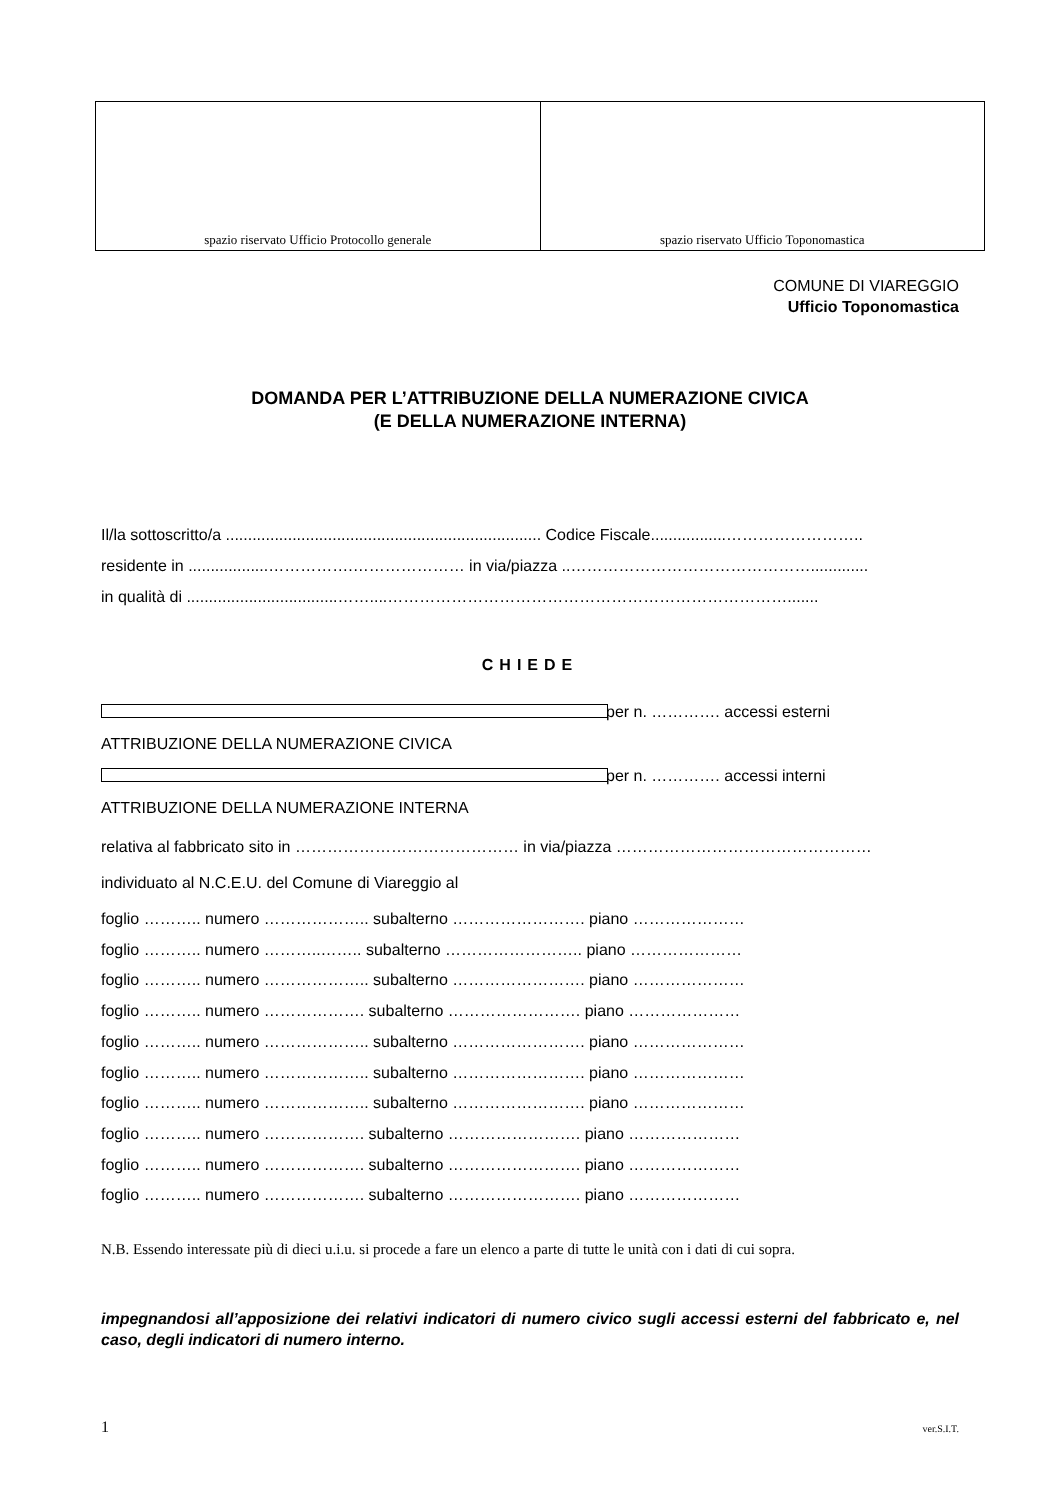| spazio riservato Ufficio Protocollo generale | spazio riservato Ufficio Toponomastica |
COMUNE DI VIAREGGIO
Ufficio Toponomastica
DOMANDA PER L’ATTRIBUZIONE DELLA NUMERAZIONE CIVICA
(E DELLA NUMERAZIONE INTERNA)
Il/la sottoscritto/a ....................................................................... Codice Fiscale.................……………………..
residente in ..................…………….………………… in via/piazza ..……………………………………….............
in qualità di ..................................……....………………………………………………………………….......
CHIEDE
ATTRIBUZIONE DELLA NUMERAZIONE CIVICA per n. …………. accessi esterni
ATTRIBUZIONE DELLA NUMERAZIONE INTERNA per n. …………. accessi interni
relativa al fabbricato sito in …………………………………… in via/piazza …………………………………………
individuato al N.C.E.U. del Comune di Viareggio al
foglio ……….. numero ……………….. subalterno ……………………. piano …………………
foglio ……….. numero ………..…….. subalterno …………………….. piano …………………
foglio ……….. numero ……………….. subalterno ……………………. piano …………………
foglio ……….. numero ………………. subalterno ……………………. piano …………………
foglio ……….. numero ……………….. subalterno ……………………. piano …………………
foglio ……….. numero ……………….. subalterno ……………………. piano …………………
foglio ……….. numero ……………….. subalterno ……………………. piano …………………
foglio ……….. numero ………………. subalterno ……………………. piano …………………
foglio ……….. numero ………………. subalterno ……………………. piano …………………
foglio ……….. numero ………………. subalterno ……………………. piano …………………
N.B. Essendo interessate più di dieci u.i.u. si procede a fare un elenco a parte di tutte le unità con i dati di cui sopra.
impegnandosi all’apposizione dei relativi indicatori di numero civico sugli accessi esterni del fabbricato e, nel caso, degli indicatori di numero interno.
1 ver.S.I.T.